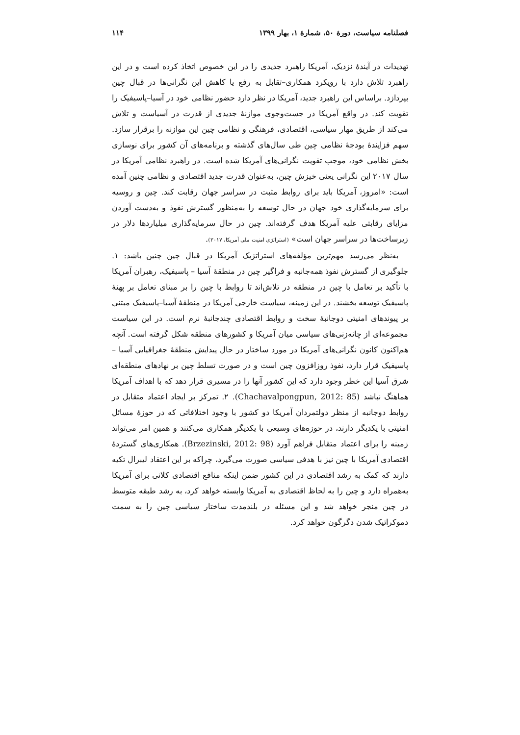فصلنامه سیاست، دورۀ ۵۰، شمارۀ ۱، بهار ۱۳۹۹ ۱۱۴
تهدیدات در آیندۀ نزدیک، آمریکا راهبرد جدیدی را در این خصوص اتخاذ کرده است و در این راهبرد تلاش دارد با رویکرد همکاری–تقابل به رفع یا کاهش این نگرانی‌ها در قبال چین بپردازد. براساس این راهبرد جدید، آمریکا در نظر دارد حضور نظامی خود در آسیا–پاسیفیک را تقویت کند. در واقع آمریکا در جست‌وجوی موازنۀ جدیدی از قدرت در آسیاست و تلاش می‌کند از طریق مهار سیاسی، اقتصادی، فرهنگی و نظامی چین این موازنه را برقرار سازد. سهم فزایندۀ بودجۀ نظامی چین طی سال‌های گذشته و برنامه‌های آن کشور برای نوسازی بخش نظامی خود، موجب تقویت نگرانی‌های آمریکا شده است. در راهبرد نظامی آمریکا در سال ۲۰۱۷ این نگرانی یعنی خیزش چین، به‌عنوان قدرت جدید اقتصادی و نظامی چنین آمده است: «امروز، آمریکا باید برای روابط مثبت در سراسر جهان رقابت کند. چین و روسیه برای سرمایه‌گذاری خود جهان در حال توسعه را به‌منظور گسترش نفوذ و به‌دست آوردن مزایای رقابتی علیه آمریکا هدف گرفته‌اند. چین در حال سرمایه‌گذاری میلیاردها دلار در زیرساخت‌ها در سراسر جهان است» (استراتژی امنیت ملی آمریکا، ۲۰۱۷).
به‌نظر می‌رسد مهم‌ترین مؤلفه‌های استراتژیک آمریکا در قبال چین چنین باشد: ۱. جلوگیری از گسترش نفوذ همه‌جانبه و فراگیر چین در منطقۀ آسیا – پاسیفیک، رهبران آمریکا با تأکید بر تعامل با چین در منطقه در تلاش‌اند تا روابط با چین را بر مبنای تعامل بر پهنۀ پاسیفیک توسعه بخشند. در این زمینه، سیاست خارجی آمریکا در منطقۀ آسیا–پاسیفیک مبتنی بر پیوندهای امنیتی دوجانبۀ سخت و روابط اقتصادی چندجانبۀ نرم است. در این سیاست مجموعه‌ای از چانه‌زنی‌های سیاسی میان آمریکا و کشورهای منطقه شکل گرفته است. آنچه هم‌اکنون کانون نگرانی‌های آمریکا در مورد ساختار در حال پیدایش منطقۀ جغرافیایی آسیا – پاسیفیک قرار دارد، نفوذ روزافزون چین است و در صورت تسلط چین بر نهادهای منطقه‌ای شرق آسیا این خطر وجود دارد که این کشور آنها را در مسیری قرار دهد که با اهداف آمریکا هماهنگ نباشد (Chachavalpongpun, 2012: 85). ۲. تمرکز بر ایجاد اعتماد متقابل در روابط دوجانبه از منظر دولتمردان آمریکا دو کشور با وجود اختلافاتی که در حوزۀ مسائل امنیتی با یکدیگر دارند، در حوزه‌های وسیعی با یکدیگر همکاری می‌کنند و همین امر می‌تواند زمینه را برای اعتماد متقابل فراهم آورد (Brzezinski, 2012: 98). همکاری‌های گستردۀ اقتصادی آمریکا با چین نیز با هدفی سیاسی صورت می‌گیرد، چراکه بر این اعتقاد لیبرال تکیه دارند که کمک به رشد اقتصادی در این کشور ضمن اینکه منافع اقتصادی کلانی برای آمریکا به‌همراه دارد و چین را به لحاظ اقتصادی به آمریکا وابسته خواهد کرد، به رشد طبقه متوسط در چین منجر خواهد شد و این مسئله در بلندمدت ساختار سیاسی چین را به سمت دموکراتیک شدن دگرگون خواهد کرد.